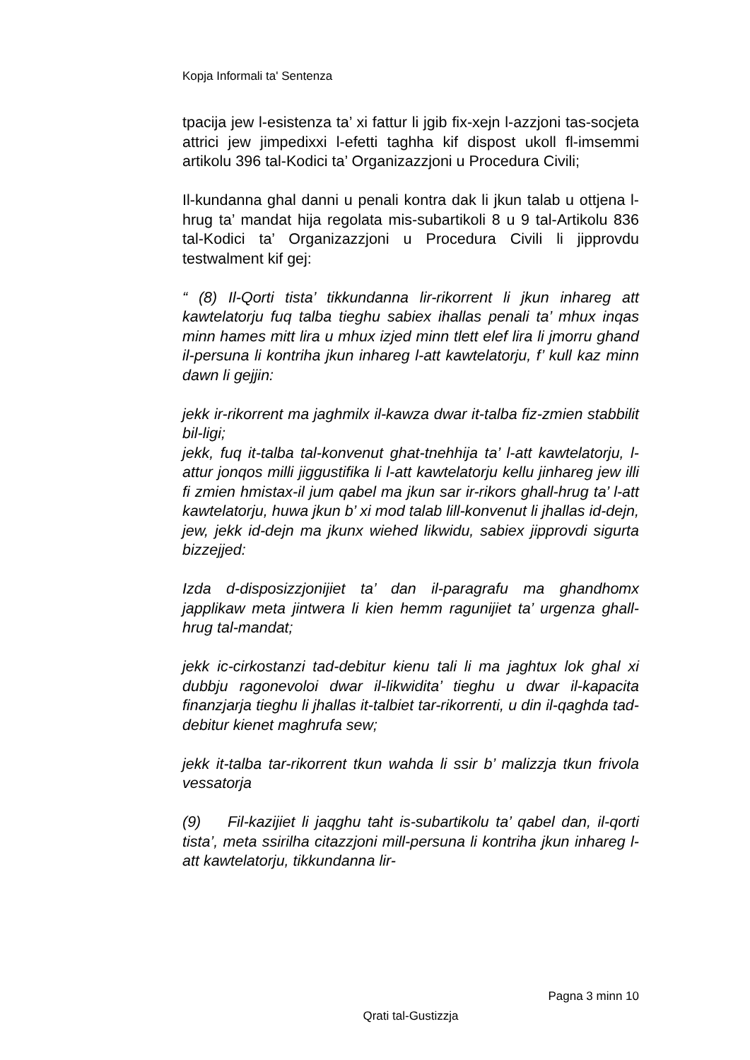Kopja Informali ta' Sentenza
tpacija jew l-esistenza ta’ xi fattur li jgib fix-xejn l-azzjoni tas-socjeta attrici jew jimpedixxi l-efetti taghha kif dispost ukoll fl-imsemmi artikolu 396 tal-Kodici ta’ Organizazzjoni u Procedura Civili;
Il-kundanna ghal danni u penali kontra dak li jkun talab u ottjena l-hrug ta’ mandat hija regolata mis-subartikoli 8 u 9 tal-Artikolu 836 tal-Kodici ta’ Organizazzjoni u Procedura Civili li jipprovdu testwalment kif gej:
“ (8) Il-Qorti tista’ tikkundanna lir-rikorrent li jkun inhareg att kawtelatorju fuq talba tieghu sabiex ihallas penali ta’ mhux inqas minn hames mitt lira u mhux izjed minn tlett elef lira li jmorru ghand il-persuna li kontriha jkun inhareg l-att kawtelatorju, f’ kull kaz minn dawn li gejjin:
jekk ir-rikorrent ma jaghmilx il-kawza dwar it-talba fiz-zmien stabbilit bil-ligi;
jekk, fuq it-talba tal-konvenut ghat-tnehhija ta’ l-att kawtelatorju, l-attur jonqos milli jiggustifika li l-att kawtelatorju kellu jinhareg jew illi fi zmien hmistax-il jum qabel ma jkun sar ir-rikors ghall-hrug ta’ l-att kawtelatorju, huwa jkun b’ xi mod talab lill-konvenut li jhallas id-dejn, jew, jekk id-dejn ma jkunx wiehed likwidu, sabiex jipprovdi sigurta bizzejjed:
Izda d-disposizzjonijiet ta’ dan il-paragrafu ma ghandhomx japplikaw meta jintwera li kien hemm ragunijiet ta’ urgenza ghall-hrug tal-mandat;
jekk ic-cirkostanzi tad-debitur kienu tali li ma jaghtux lok ghal xi dubbju ragonevoloi dwar il-likwidita’ tieghu u dwar il-kapacita finanzjarja tieghu li jhallas it-talbiet tar-rikorrenti, u din il-qaghda tad-debitur kienet maghrufa sew;
jekk it-talba tar-rikorrent tkun wahda li ssir b’ malizzja tkun frivola vessatorja
(9) Fil-kazijiet li jaqghu taht is-subartikolu ta’ qabel dan, il-qorti tista’, meta ssirilha citazzjoni mill-persuna li kontriha jkun inhareg l-att kawtelatorju, tikkundanna lir-
Pagna 3 minn 10
Qrati tal-Gustizzja